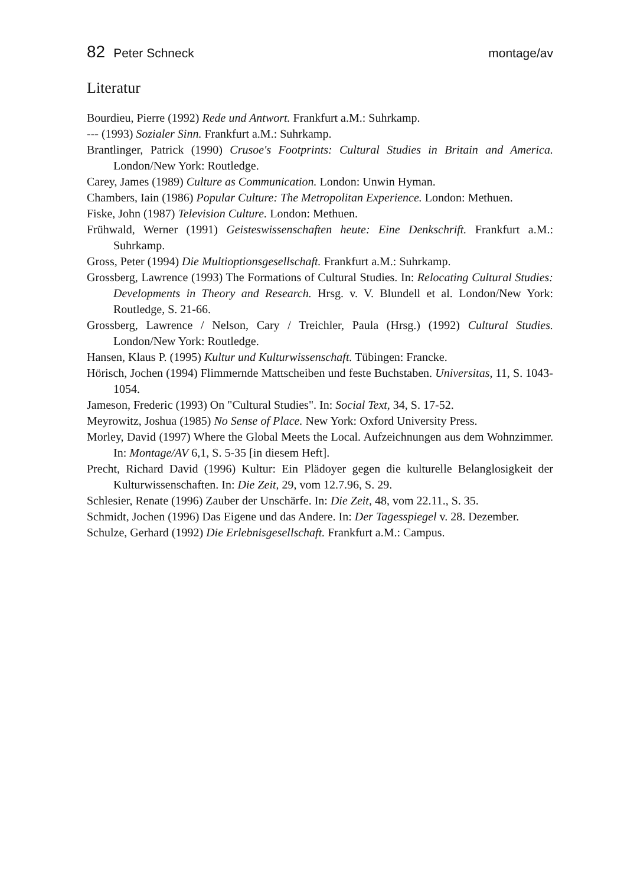82 Peter Schneck montage/av
Literatur
Bourdieu, Pierre (1992) Rede und Antwort. Frankfurt a.M.: Suhrkamp.
--- (1993) Sozialer Sinn. Frankfurt a.M.: Suhrkamp.
Brantlinger, Patrick (1990) Crusoe's Footprints: Cultural Studies in Britain and America. London/New York: Routledge.
Carey, James (1989) Culture as Communication. London: Unwin Hyman.
Chambers, Iain (1986) Popular Culture: The Metropolitan Experience. London: Methuen.
Fiske, John (1987) Television Culture. London: Methuen.
Frühwald, Werner (1991) Geisteswissenschaften heute: Eine Denkschrift. Frankfurt a.M.: Suhrkamp.
Gross, Peter (1994) Die Multioptionsgesellschaft. Frankfurt a.M.: Suhrkamp.
Grossberg, Lawrence (1993) The Formations of Cultural Studies. In: Relocating Cultural Studies: Developments in Theory and Research. Hrsg. v. V. Blundell et al. London/New York: Routledge, S. 21-66.
Grossberg, Lawrence / Nelson, Cary / Treichler, Paula (Hrsg.) (1992) Cultural Studies. London/New York: Routledge.
Hansen, Klaus P. (1995) Kultur und Kulturwissenschaft. Tübingen: Francke.
Hörisch, Jochen (1994) Flimmernde Mattscheiben und feste Buchstaben. Universitas, 11, S. 1043-1054.
Jameson, Frederic (1993) On "Cultural Studies". In: Social Text, 34, S. 17-52.
Meyrowitz, Joshua (1985) No Sense of Place. New York: Oxford University Press.
Morley, David (1997) Where the Global Meets the Local. Aufzeichnungen aus dem Wohnzimmer. In: Montage/AV 6,1, S. 5-35 [in diesem Heft].
Precht, Richard David (1996) Kultur: Ein Plädoyer gegen die kulturelle Belanglosigkeit der Kulturwissenschaften. In: Die Zeit, 29, vom 12.7.96, S. 29.
Schlesier, Renate (1996) Zauber der Unschärfe. In: Die Zeit, 48, vom 22.11., S. 35.
Schmidt, Jochen (1996) Das Eigene und das Andere. In: Der Tagesspiegel v. 28. Dezember.
Schulze, Gerhard (1992) Die Erlebnisgesellschaft. Frankfurt a.M.: Campus.